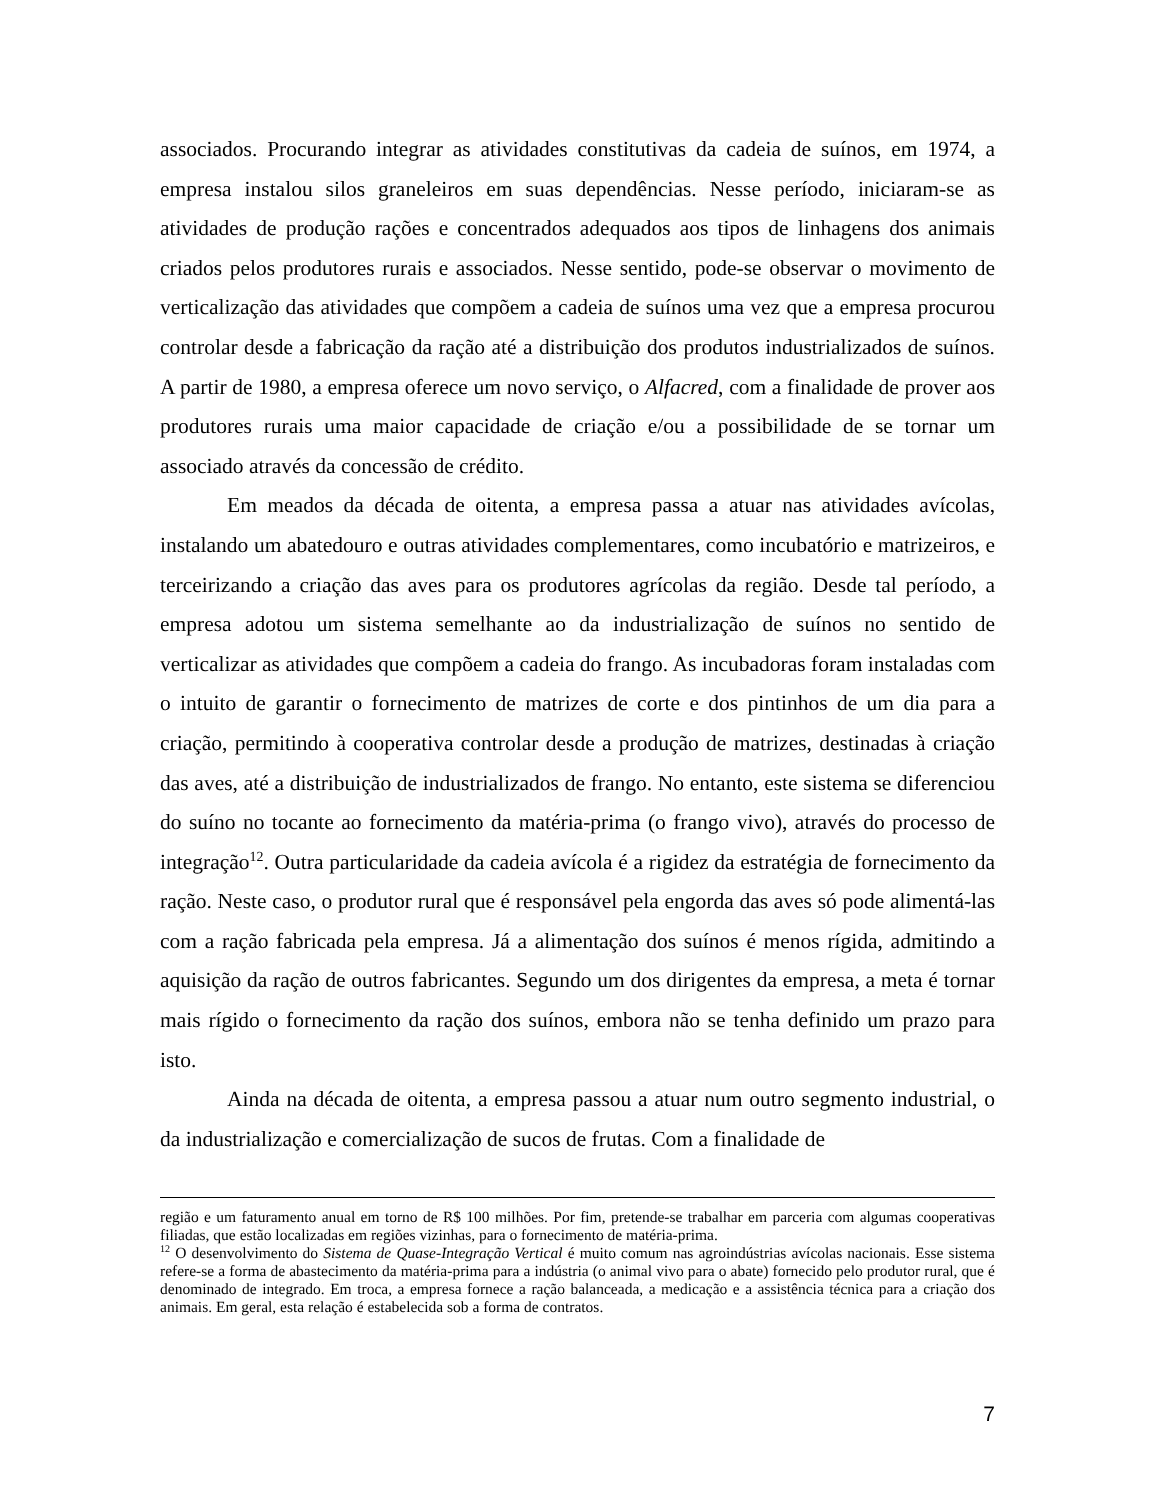associados. Procurando integrar as atividades constitutivas da cadeia de suínos, em 1974, a empresa instalou silos graneleiros em suas dependências. Nesse período, iniciaram-se as atividades de produção rações e concentrados adequados aos tipos de linhagens dos animais criados pelos produtores rurais e associados. Nesse sentido, pode-se observar o movimento de verticalização das atividades que compõem a cadeia de suínos uma vez que a empresa procurou controlar desde a fabricação da ração até a distribuição dos produtos industrializados de suínos. A partir de 1980, a empresa oferece um novo serviço, o Alfacred, com a finalidade de prover aos produtores rurais uma maior capacidade de criação e/ou a possibilidade de se tornar um associado através da concessão de crédito.
Em meados da década de oitenta, a empresa passa a atuar nas atividades avícolas, instalando um abatedouro e outras atividades complementares, como incubatório e matrizeiros, e terceirizando a criação das aves para os produtores agrícolas da região. Desde tal período, a empresa adotou um sistema semelhante ao da industrialização de suínos no sentido de verticalizar as atividades que compõem a cadeia do frango. As incubadoras foram instaladas com o intuito de garantir o fornecimento de matrizes de corte e dos pintinhos de um dia para a criação, permitindo à cooperativa controlar desde a produção de matrizes, destinadas à criação das aves, até a distribuição de industrializados de frango. No entanto, este sistema se diferenciou do suíno no tocante ao fornecimento da matéria-prima (o frango vivo), através do processo de integração<sup>12</sup>. Outra particularidade da cadeia avícola é a rigidez da estratégia de fornecimento da ração. Neste caso, o produtor rural que é responsável pela engorda das aves só pode alimentá-las com a ração fabricada pela empresa. Já a alimentação dos suínos é menos rígida, admitindo a aquisição da ração de outros fabricantes. Segundo um dos dirigentes da empresa, a meta é tornar mais rígido o fornecimento da ração dos suínos, embora não se tenha definido um prazo para isto.
Ainda na década de oitenta, a empresa passou a atuar num outro segmento industrial, o da industrialização e comercialização de sucos de frutas. Com a finalidade de
região e um faturamento anual em torno de R$ 100 milhões. Por fim, pretende-se trabalhar em parceria com algumas cooperativas filiadas, que estão localizadas em regiões vizinhas, para o fornecimento de matéria-prima.
<sup>12</sup> O desenvolvimento do Sistema de Quase-Integração Vertical é muito comum nas agroindústrias avícolas nacionais. Esse sistema refere-se a forma de abastecimento da matéria-prima para a indústria (o animal vivo para o abate) fornecido pelo produtor rural, que é denominado de integrado. Em troca, a empresa fornece a ração balanceada, a medicação e a assistência técnica para a criação dos animais. Em geral, esta relação é estabelecida sob a forma de contratos.
7